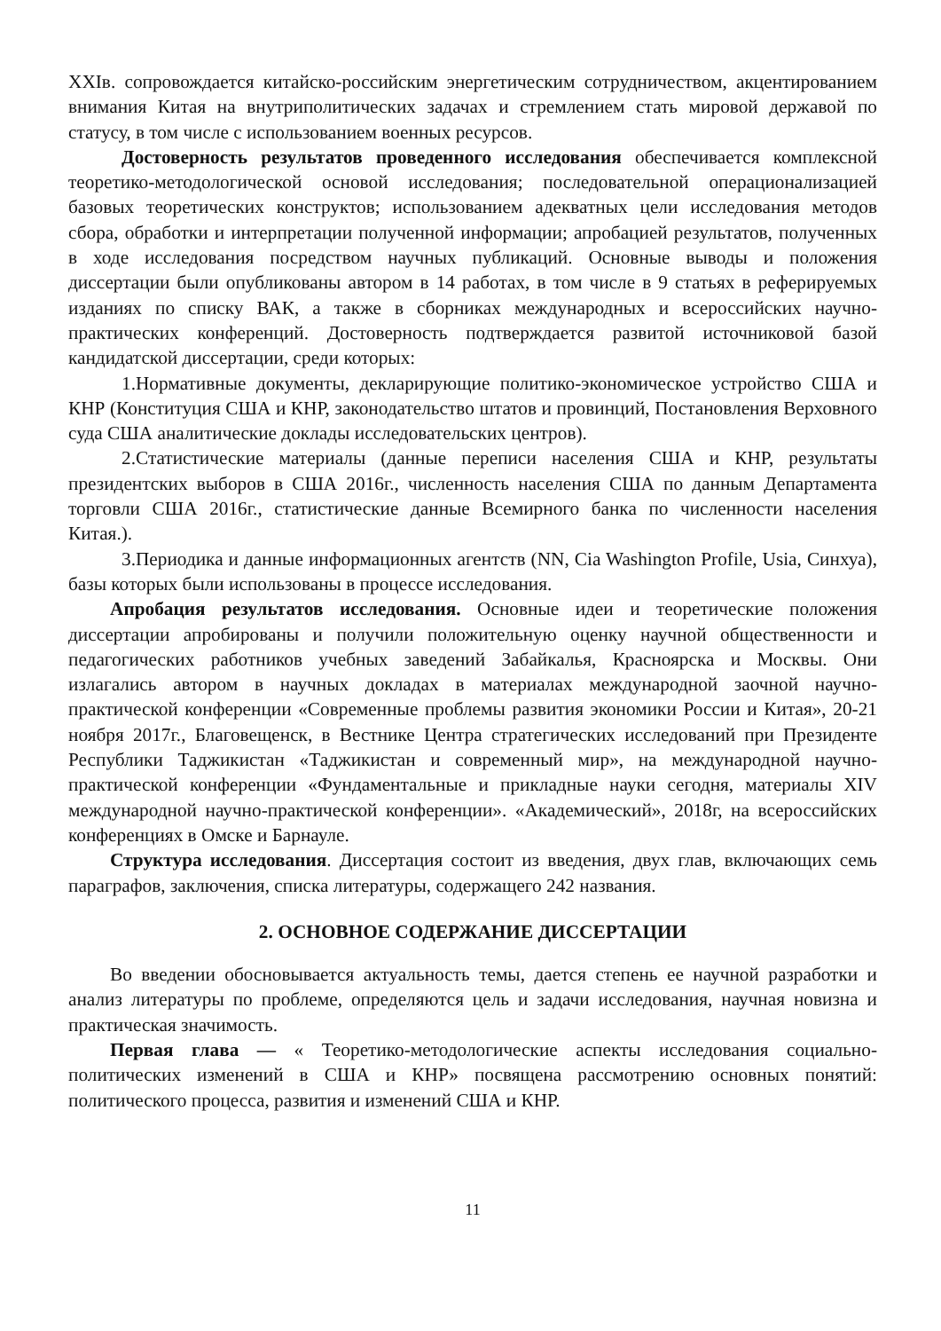XXIв. сопровождается китайско-российским энергетическим сотрудничеством, акцентированием внимания Китая на внутриполитических задачах и стремлением стать мировой державой по статусу, в том числе с использованием военных ресурсов.
Достоверность результатов проведенного исследования обеспечивается комплексной теоретико-методологической основой исследования; последовательной операционализацией базовых теоретических конструктов; использованием адекватных цели исследования методов сбора, обработки и интерпретации полученной информации; апробацией результатов, полученных в ходе исследования посредством научных публикаций. Основные выводы и положения диссертации были опубликованы автором в 14 работах, в том числе в 9 статьях в реферируемых изданиях по списку ВАК, а также в сборниках международных и всероссийских научно-практических конференций. Достоверность подтверждается развитой источниковой базой кандидатской диссертации, среди которых:
1.Нормативные документы, декларирующие политико-экономическое устройство США и КНР (Конституция США и КНР, законодательство штатов и провинций, Постановления Верховного суда США аналитические доклады исследовательских центров).
2.Статистические материалы (данные переписи населения США и КНР, результаты президентских выборов в США 2016г., численность населения США по данным Департамента торговли США 2016г., статистические данные Всемирного банка по численности населения Китая.).
3.Периодика и данные информационных агентств (NN, Cia Washington Profile, Usia, Синхуа), базы которых были использованы в процессе исследования.
Апробация результатов исследования. Основные идеи и теоретические положения диссертации апробированы и получили положительную оценку научной общественности и педагогических работников учебных заведений Забайкалья, Красноярска и Москвы. Они излагались автором в научных докладах в материалах международной заочной научно-практической конференции «Современные проблемы развития экономики России и Китая», 20-21 ноября 2017г., Благовещенск, в Вестнике Центра стратегических исследований при Президенте Республики Таджикистан «Таджикистан и современный мир», на международной научно-практической конференции «Фундаментальные и прикладные науки сегодня, материалы XIV международной научно-практической конференции». «Академический», 2018г, на всероссийских конференциях в Омске и Барнауле.
Структура исследования. Диссертация состоит из введения, двух глав, включающих семь параграфов, заключения, списка литературы, содержащего 242 названия.
2. ОСНОВНОЕ СОДЕРЖАНИЕ ДИССЕРТАЦИИ
Во введении обосновывается актуальность темы, дается степень ее научной разработки и анализ литературы по проблеме, определяются цель и задачи исследования, научная новизна и практическая значимость.
Первая глава — « Теоретико-методологические аспекты исследования социально-политических изменений в США и КНР» посвящена рассмотрению основных понятий: политического процесса, развития и изменений США и КНР.
11